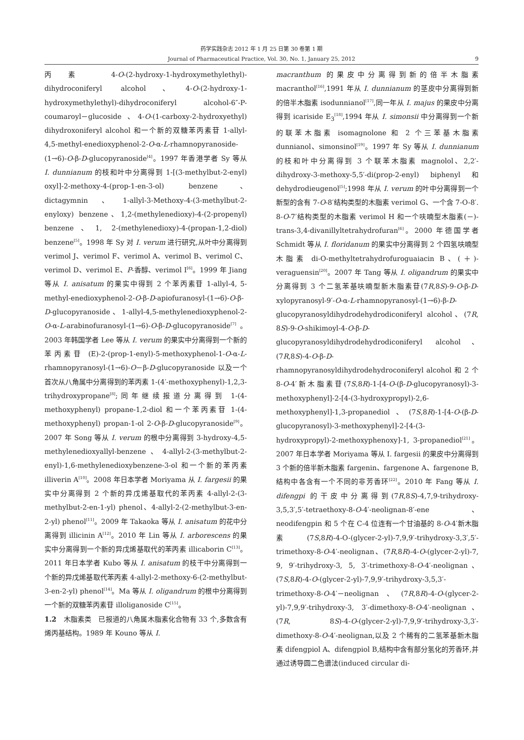药学实践杂志 2012 年 1 月 25 日第 30 卷第 1 期
Journal of Pharmaceutical Practice, Vol. 30, No. 1, January 25, 2012
9
丙素 4-O-(2-hydroxy-1-hydroxymethylethyl)-dihydroconiferyl alcohol、4-O-(2-hydroxy-1-hydroxymethylethyl)-dihydroconiferyl alcohol-6″-P-coumaroyl－glucoside 、4-O-(1-carboxy-2-hydroxyethyl) dihydroxoniferyl alcohol 和一个新的双糖苯丙素苷 1-allyl-4,5-methyl-enedioxyphenol-2-O-α-L-rhamnopyranoside-(1→6)-O-β-D-glucopyranoside<sup>[4]</sup>。1997 年香港学者 Sy 等从 I. dunnianum 的枝和叶中分离得到 1-[(3-methylbut-2-enyl) oxyl]-2-methoxy-4-(prop-1-en-3-ol) benzene、dictagymnin、1-allyl-3-Methoxy-4-(3-methylbut-2-enyloxy) benzene、1,2-(methylenedioxy)-4-(2-propenyl) benzene、1, 2-(methylenedioxy)-4-(propan-1,2-diol) benzene<sup>[5]</sup>。1998 年 Sy 对 I. verum 进行研究,从叶中分离得到 verimol J、verimol F、verimol A、verimol B、verimol C、verimol D、verimol E、P-香醇、verimol I<sup>[6]</sup>。1999 年 Jiang 等从 I. anisatum 的果实中得到 2 个苯丙素苷 1-allyl-4, 5-methyl-enedioxyphenol-2-O-β-D-apiofuranosyl-(1→6)-O-β-D-glucopyranoside、1-allyl-4,5-methylenedioxyphenol-2-O-α-L-arabinofuranosyl-(1→6)-O-β-D-glucopyranoside<sup>[7]</sup>。2003 年韩国学者 Lee 等从 I. verum 的果实中分离得到一个新的苯丙素苷 (E)-2-(prop-1-enyl)-5-methoxyphenol-1-O-α-L-rhamnopyranosyl-(1→6)-O－β-D-glucopyranoside 以及一个首次从八角属中分离得到的苯丙素 1-(4′-methoxyphenyl)-1,2,3-trihydroxypropane<sup>[8]</sup>;同年继续报道分离得到 1-(4-methoxyphenyl) propane-1,2-diol 和一个苯丙素苷 1-(4-methoxyphenyl) propan-1-ol 2-O-β-D-glucopyranoside<sup>[9]</sup>。2007 年 Song 等从 I. verum 的根中分离得到 3-hydroxy-4,5-methylenedioxyallyl-benzene、4-allyl-2-(3-methylbut-2-enyl)-1,6-methylenedioxybenzene-3-ol 和一个新的苯丙素 illiverin A<sup>[10]</sup>。2008 年日本学者 Moriyama 从 I. fargesii 的果实中分离得到 2 个新的异戊烯基取代的苯丙素 4-allyl-2-(3-methylbut-2-en-1-yl) phenol、4-allyl-2-(2-methylbut-3-en-2-yl) phenol<sup>[11]</sup>。2009 年 Takaoka 等从 I. anisatum 的花中分离得到 illicinin A<sup>[12]</sup>。2010 年 Lin 等从 I. arborescens 的果实中分离得到一个新的异戊烯基取代的苯丙素 illicaborin C<sup>[13]</sup>。2011 年日本学者 Kubo 等从 I. anisatum 的枝干中分离得到一个新的异戊烯基取代苯丙素 4-allyl-2-methoxy-6-(2-methylbut-3-en-2-yl) phenol<sup>[14]</sup>。Ma 等从 I. oligandrum 的根中分离得到一个新的双糖苯丙素苷 illoliganoside C<sup>[15]</sup>。
1.2　木脂素类　已报道的八角属木脂素化合物有 33 个,多数含有烯丙基结构。1989 年 Kouno 等从 I.
macranthum 的果皮中分离得到新的倍半木脂素 macranthol<sup>[16]</sup>,1991 年从 I. dunnianum 的茎皮中分离得到新的倍半木脂素 isodunnianol<sup>[17]</sup>,同一年从 I. majus 的果皮中分离得到 icariside E<sub>3</sub><sup>[18]</sup>,1994 年从 I. simonsii 中分离得到一个新的联苯木脂素 isomagnolone 和 2 个三苯基木脂素 dunnianol、simonsinol<sup>[19]</sup>。1997 年 Sy 等从 I. dunnianum 的枝和叶中分离得到 3 个联苯木脂素 magnolol、2,2′-dihydroxy-3-methoxy-5,5′-di(prop-2-enyl) biphenyl 和 dehydrodieugenol<sup>[5]</sup>;1998 年从 I. verum 的叶中分离得到一个新型的含有 7-O-8′结构类型的木脂素 verimol G、一个含 7-O-8′. 8-O-7′结构类型的木脂素 verimol H 和一个呋喃型木脂素(－)-trans-3,4-divanillyltetrahydrofuran<sup>[6]</sup>。2000 年德国学者 Schmidt 等从 I. floridanum 的果实中分离得到 2 个四氢呋喃型木脂素 di-O-methyltetrahydrofuroguaiacin B、(＋)-veraguensin<sup>[20]</sup>。2007 年 Tang 等从 I. oligandrum 的果实中分离得到 3 个二氢苯基呋喃型新木脂素苷(7R,8S)-9-O-β-D-xylopyranosyl-9′-O-α-L-rhamnopyranosyl-(1→6)-β-D-glucopyranosyldihydrodehydrodiconiferyl alcohol、(7R, 8S)-9-O-shikimoyl-4-O-β-D-glucopyranosyldihydrodehydrodiconiferyl alcohol、(7R,8S)-4-O-β-D-rhamnopyranosyldihydrodehydroconiferyl alcohol 和 2 个 8-O-4′新木脂素苷(7S,8R)-1-[4-O-(β-D-glucopyranosyl)-3-methoxyphenyl]-2-[4-(3-hydroxypropyl)-2,6-methoxyphenyl]-1,3-propanediol、(7S,8R)-1-[4-O-(β-D-glucopyranosyl)-3-methoxyphenyl]-2-[4-(3-hydroxypropyl)-2-methoxyphenoxy]-1, 3-propanediol<sup>[21]</sup>。2007 年日本学者 Moriyama 等从 I. fargesii 的果皮中分离得到 3 个新的倍半新木脂素 fargenin、fargenone A、fargenone B,结构中各含有一个不同的非芳香环<sup>[22]</sup>。2010 年 Fang 等从 I. difengpi 的干皮中分离得到(7R,8S)-4,7,9-trihydroxy-3,5,3′,5′-tetraethoxy-8-O-4′-neolignan-8′-ene 、neodifengpin 和 5 个在 C-4 位连有一个甘油基的 8-O-4′新木脂素(7S,8R)-4-O-(glycer-2-yl)-7,9,9′-trihydroxy-3,3′,5′-trimethoxy-8-O-4′-neolignan、(7R,8R)-4-O-(glycer-2-yl)-7, 9, 9′-trihydroxy-3, 5, 3′-trimethoxy-8-O-4′-neolignan、(7S,8R)-4-O-(glycer-2-yl)-7,9,9′-trihydroxy-3,5,3′-trimethoxy-8-O-4′－neolignan、(7R,8R)-4-O-(glycer-2-yl)-7,9,9′-trihydroxy-3, 3′-dimethoxy-8-O-4′-neolignan、(7R, 8S)-4-O-(glycer-2-yl)-7,9,9′-trihydroxy-3,3′-dimethoxy-8-O-4′-neolignan,以及 2 个稀有的二氢苯基新木脂素 difengpiol A、difengpiol B,结构中含有部分氢化的芳香环,并通过诱导圆二色谱法(induced circular di-